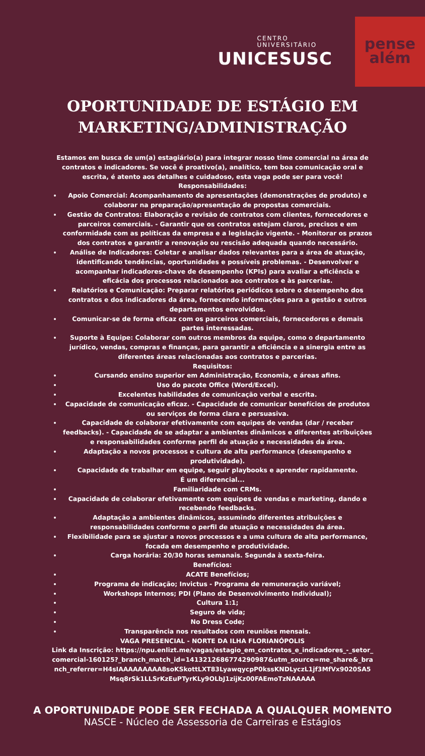CENTRO
UNIVERSITÁRIO
UNICESUSC
pense
além
OPORTUNIDADE DE ESTÁGIO EM MARKETING/ADMINISTRAÇÃO
Estamos em busca de um(a) estagiário(a) para integrar nosso time comercial na área de contratos e indicadores. Se você é proativo(a), analítico, tem boa comunicação oral e escrita, é atento aos detalhes e cuidadoso, esta vaga pode ser para você!
Responsabilidades:
Apoio Comercial: Acompanhamento de apresentações (demonstrações de produto) e colaborar na preparação/apresentação de propostas comerciais.
Gestão de Contratos: Elaboração e revisão de contratos com clientes, fornecedores e parceiros comerciais. - Garantir que os contratos estejam claros, precisos e em conformidade com as políticas da empresa e a legislação vigente. - Monitorar os prazos dos contratos e garantir a renovação ou rescisão adequada quando necessário.
Análise de Indicadores: Coletar e analisar dados relevantes para a área de atuação, identificando tendências, oportunidades e possíveis problemas. - Desenvolver e acompanhar indicadores-chave de desempenho (KPIs) para avaliar a eficiência e eficácia dos processos relacionados aos contratos e às parcerias.
Relatórios e Comunicação: Preparar relatórios periódicos sobre o desempenho dos contratos e dos indicadores da área, fornecendo informações para a gestão e outros departamentos envolvidos.
Comunicar-se de forma eficaz com os parceiros comerciais, fornecedores e demais partes interessadas.
Suporte à Equipe: Colaborar com outros membros da equipe, como o departamento jurídico, vendas, compras e finanças, para garantir a eficiência e a sinergia entre as diferentes áreas relacionadas aos contratos e parcerias.
Requisitos:
Cursando ensino superior em Administração, Economia, e áreas afins.
Uso do pacote Office (Word/Excel).
Excelentes habilidades de comunicação verbal e escrita.
Capacidade de comunicação eficaz. - Capacidade de comunicar benefícios de produtos ou serviços de forma clara e persuasiva.
Capacidade de colaborar efetivamente com equipes de vendas (dar / receber feedbacks). - Capacidade de se adaptar a ambientes dinâmicos e diferentes atribuições e responsabilidades conforme perfil de atuação e necessidades da área.
Adaptação a novos processos e cultura de alta performance (desempenho e produtividade).
Capacidade de trabalhar em equipe, seguir playbooks e aprender rapidamente.
É um diferencial...
Familiaridade com CRMs.
Capacidade de colaborar efetivamente com equipes de vendas e marketing, dando e recebendo feedbacks.
Adaptação a ambientes dinâmicos, assumindo diferentes atribuições e responsabilidades conforme o perfil de atuação e necessidades da área.
Flexibilidade para se ajustar a novos processos e a uma cultura de alta performance, focada em desempenho e produtividade.
Carga horária: 20/30 horas semanais. Segunda à sexta-feira.
Benefícios:
ACATE Benefícios;
Programa de indicação; Invictus - Programa de remuneração variável;
Workshops Internos; PDI (Plano de Desenvolvimento Individual);
Cultura 1:1;
Seguro de vida;
No Dress Code;
Transparência nos resultados com reuniões mensais.
VAGA PRESENCIAL - NORTE DA ILHA FLORIANÓPOLIS
Link da Inscrição: https://npu.enlizt.me/vagas/estagio_em_contratos_e_indicadores_-_setor_comercial-160125?_branch_match_id=1413212686774290987&utm_source=me_share&_branch_referrer=H4sIAAAAAAAAA8soKSkottLXT83LyawqycpP0kssKNDLyczL1jf3MfVx9020SA5Msq8rSk1LLSrKzEuPTyrKLy9OLbJ1zijKz00FAEmoTzNAAAAA
A OPORTUNIDADE PODE SER FECHADA A QUALQUER MOMENTO
NASCE - Núcleo de Assessoria de Carreiras e Estágios